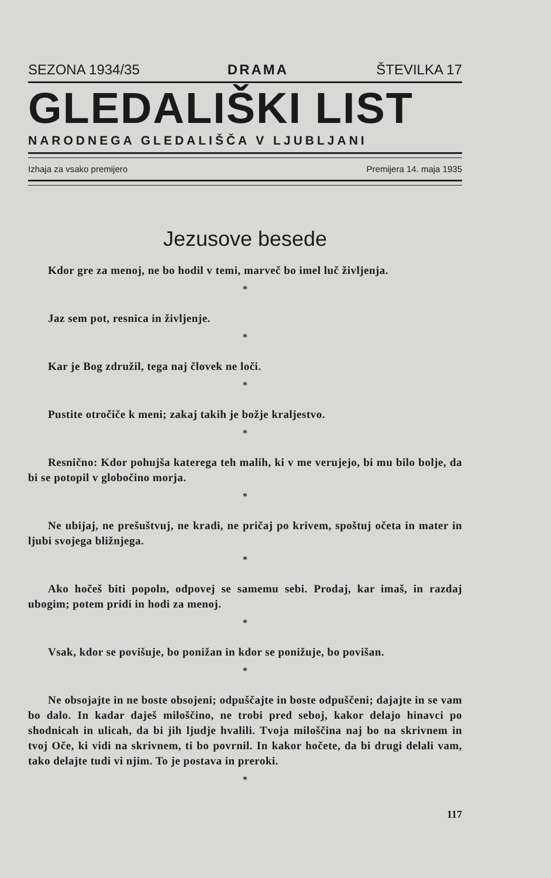SEZONA 1934/35 DRAMA ŠTEVILKA 17
GLEDALIŠKI LIST
NARODNEGA GLEDALIŠČA V LJUBLJANI
Izhaja za vsako premijero Premijera 14. maja 1935
Jezusove besede
Kdor gre za menoj, ne bo hodil v temi, marveč bo imel luč življenja.
*
Jaz sem pot, resnica in življenje.
*
Kar je Bog združil, tega naj človek ne loči.
*
Pustite otročiče k meni; zakaj takih je božje kraljestvo.
*
Resnično: Kdor pohujša katerega teh malih, ki v me verujejo, bi mu bilo bolje, da bi se potopil v globočino morja.
*
Ne ubijaj, ne prešuštvuj, ne kradi, ne pričaj po krivem, spoštuj očeta in mater in ljubi svojega bližnjega.
*
Ako hočeš biti popoln, odpovej se samemu sebi. Prodaj, kar imaš, in razdaj ubogim; potem pridi in hodi za menoj.
*
Vsak, kdor se povišuje, bo ponižan in kdor se ponižuje, bo povišan.
*
Ne obsojajte in ne boste obsojeni; odpuščajte in boste odpuščeni; dajajte in se vam bo dalo. In kadar daješ miloščino, ne trobi pred seboj, kakor delajo hinavci po shodnicah in ulicah, da bi jih ljudje hvalili. Tvoja miloščina naj bo na skrivnem in tvoj Oče, ki vidi na skrivnem, ti bo povrnil. In kakor hočete, da bi drugi delali vam, tako delajte tudi vi njim. To je postava in preroki.
*
117